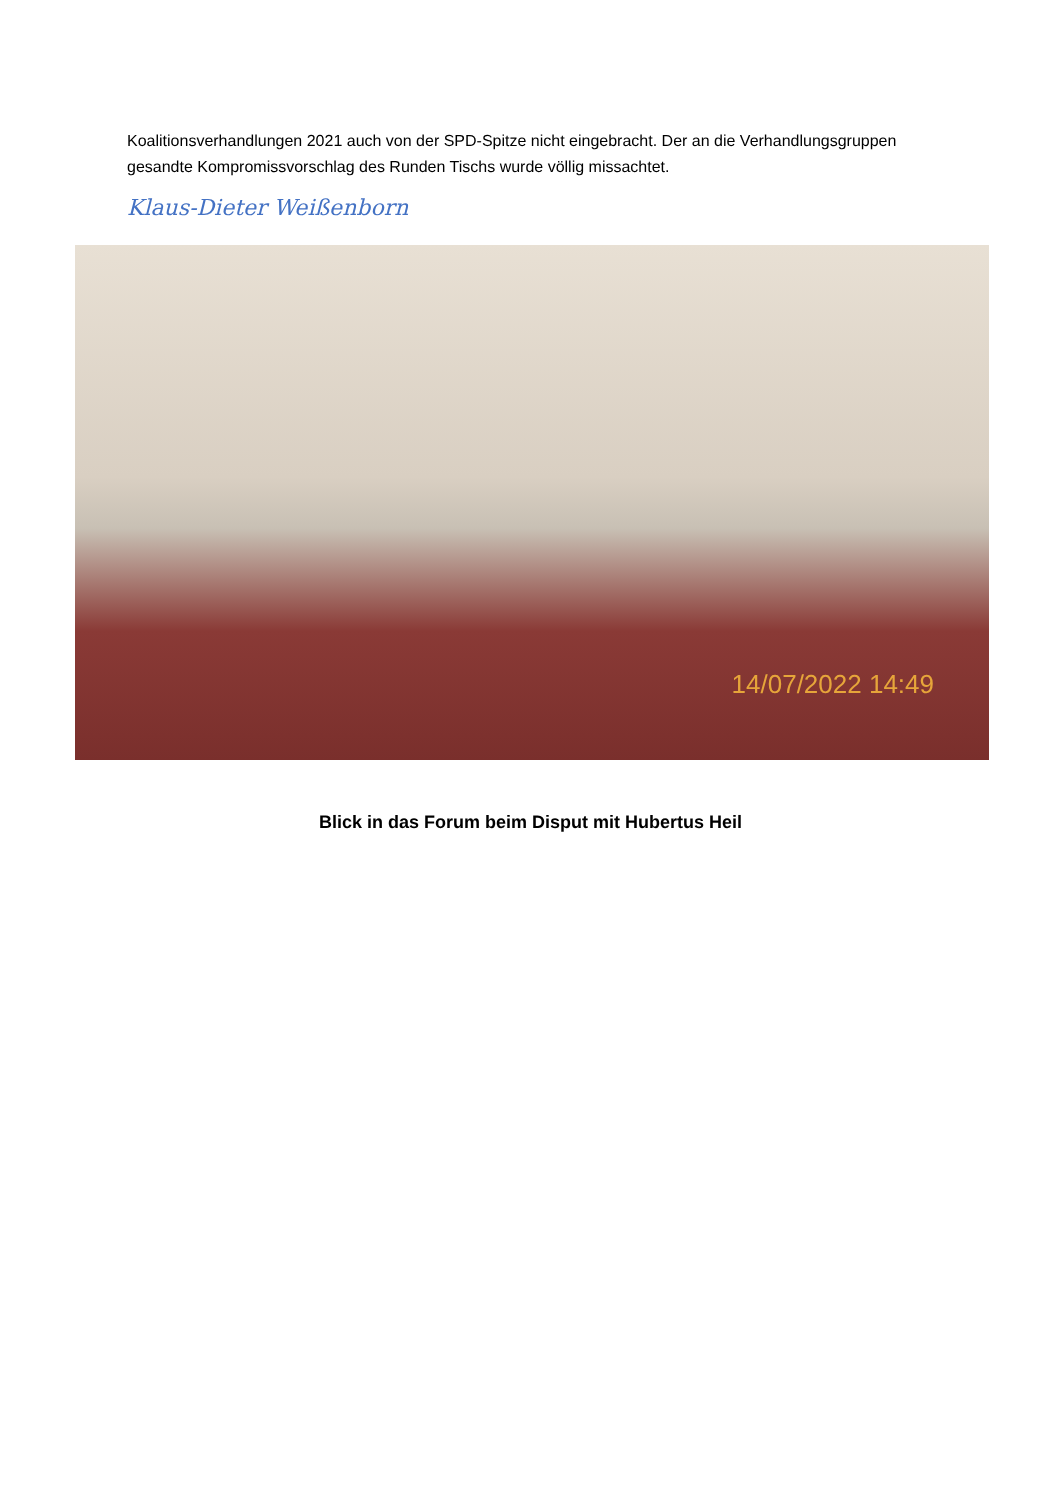Koalitionsverhandlungen 2021 auch von der SPD-Spitze nicht eingebracht. Der an die Verhandlungsgruppen gesandte Kompromissvorschlag des Runden Tischs wurde völlig missachtet.
Klaus-Dieter Weißenborn
14/07/2022 14:49
Blick in das Forum beim Disput mit Hubertus Heil